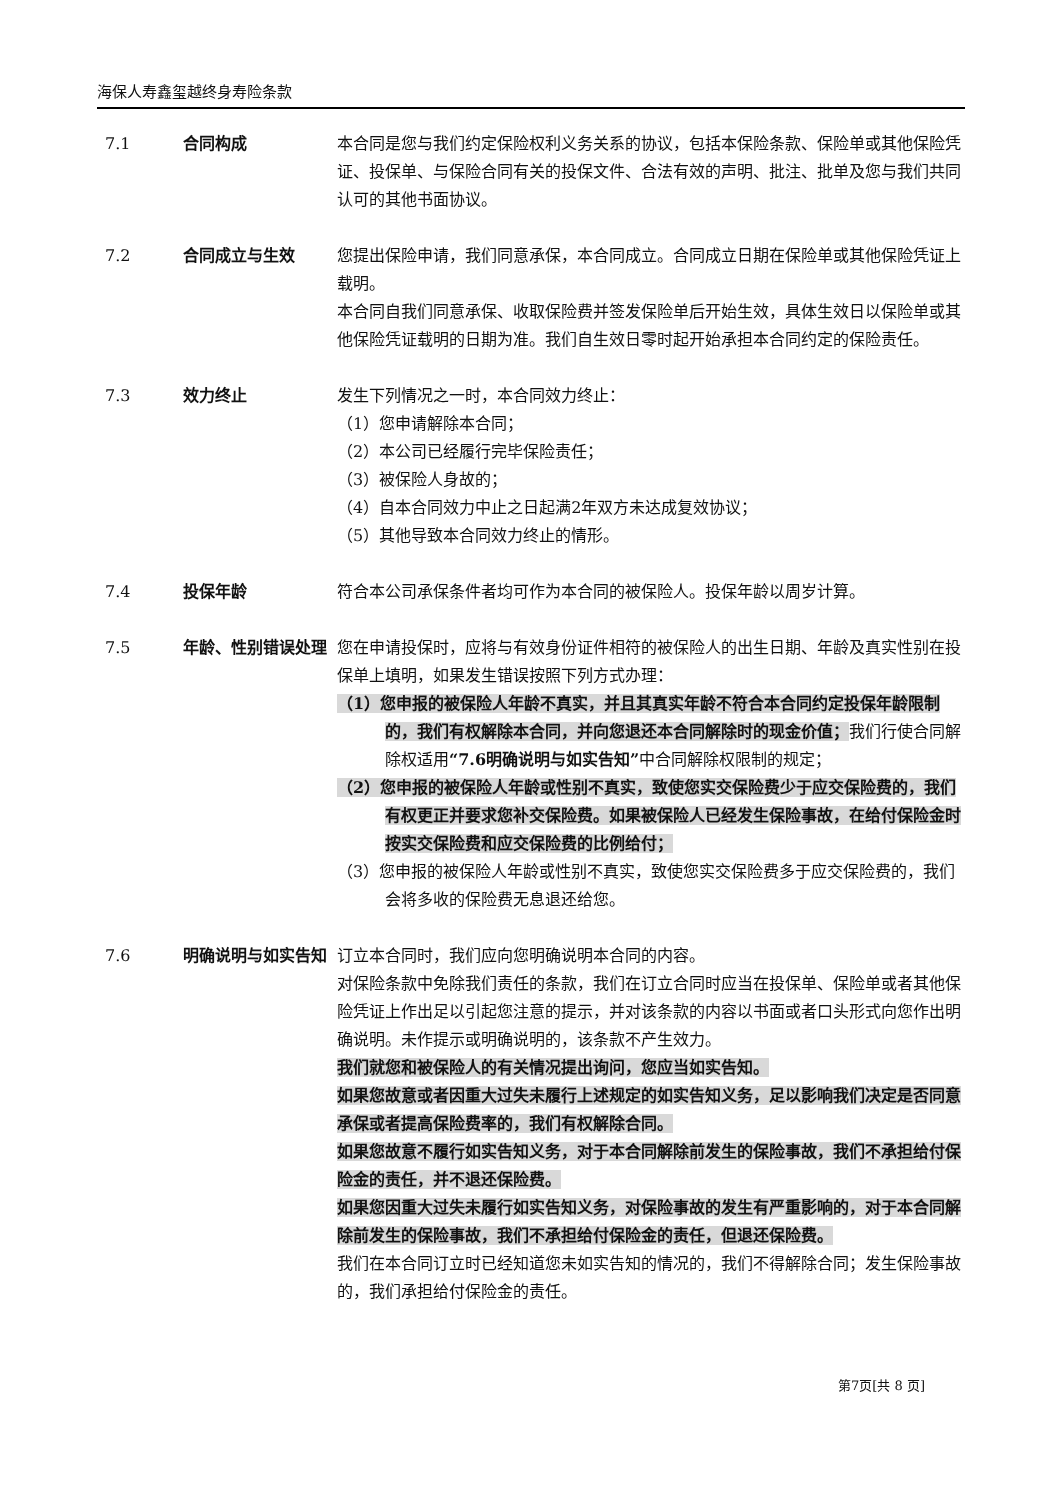海保人寿鑫玺越终身寿险条款
7.1 合同构成 本合同是您与我们约定保险权利义务关系的协议，包括本保险条款、保险单或其他保险凭证、投保单、与保险合同有关的投保文件、合法有效的声明、批注、批单及您与我们共同认可的其他书面协议。
7.2 合同成立与生效 您提出保险申请，我们同意承保，本合同成立。合同成立日期在保险单或其他保险凭证上载明。
本合同自我们同意承保、收取保险费并签发保险单后开始生效，具体生效日以保险单或其他保险凭证载明的日期为准。我们自生效日零时起开始承担本合同约定的保险责任。
7.3 效力终止 发生下列情况之一时，本合同效力终止：
（1）您申请解除本合同；
（2）本公司已经履行完毕保险责任；
（3）被保险人身故的；
（4）自本合同效力中止之日起满2年双方未达成复效协议；
（5）其他导致本合同效力终止的情形。
7.4 投保年龄 符合本公司承保条件者均可作为本合同的被保险人。投保年龄以周岁计算。
7.5 年龄、性别错误处理 您在申请投保时，应将与有效身份证件相符的被保险人的出生日期、年龄及真实性别在投保单上填明，如果发生错误按照下列方式办理：
（1）您申报的被保险人年龄不真实，并且其真实年龄不符合本合同约定投保年龄限制的，我们有权解除本合同，并向您退还本合同解除时的现金价值；我们行使合同解除权适用“7.6明确说明与如实告知”中合同解除权限制的规定；
（2）您申报的被保险人年龄或性别不真实，致使您实交保险费少于应交保险费的，我们有权更正并要求您补交保险费。如果被保险人已经发生保险事故，在给付保险金时按实交保险费和应交保险费的比例给付；
（3）您申报的被保险人年龄或性别不真实，致使您实交保险费多于应交保险费的，我们会将多收的保险费无息退还给您。
7.6 明确说明与如实告知 订立本合同时，我们应向您明确说明本合同的内容。
对保险条款中免除我们责任的条款，我们在订立合同时应当在投保单、保险单或者其他保险凭证上作出足以引起您注意的提示，并对该条款的内容以书面或者口头形式向您作出明确说明。未作提示或明确说明的，该条款不产生效力。
我们就您和被保险人的有关情况提出询问，您应当如实告知。
如果您故意或者因重大过失未履行上述规定的如实告知义务，足以影响我们决定是否同意承保或者提高保险费率的，我们有权解除合同。
如果您故意不履行如实告知义务，对于本合同解除前发生的保险事故，我们不承担给付保险金的责任，并不退还保险费。
如果您因重大过失未履行如实告知义务，对保险事故的发生有严重影响的，对于本合同解除前发生的保险事故，我们不承担给付保险金的责任，但退还保险费。
我们在本合同订立时已经知道您未如实告知的情况的，我们不得解除合同；发生保险事故的，我们承担给付保险金的责任。
第7页[共 8 页]